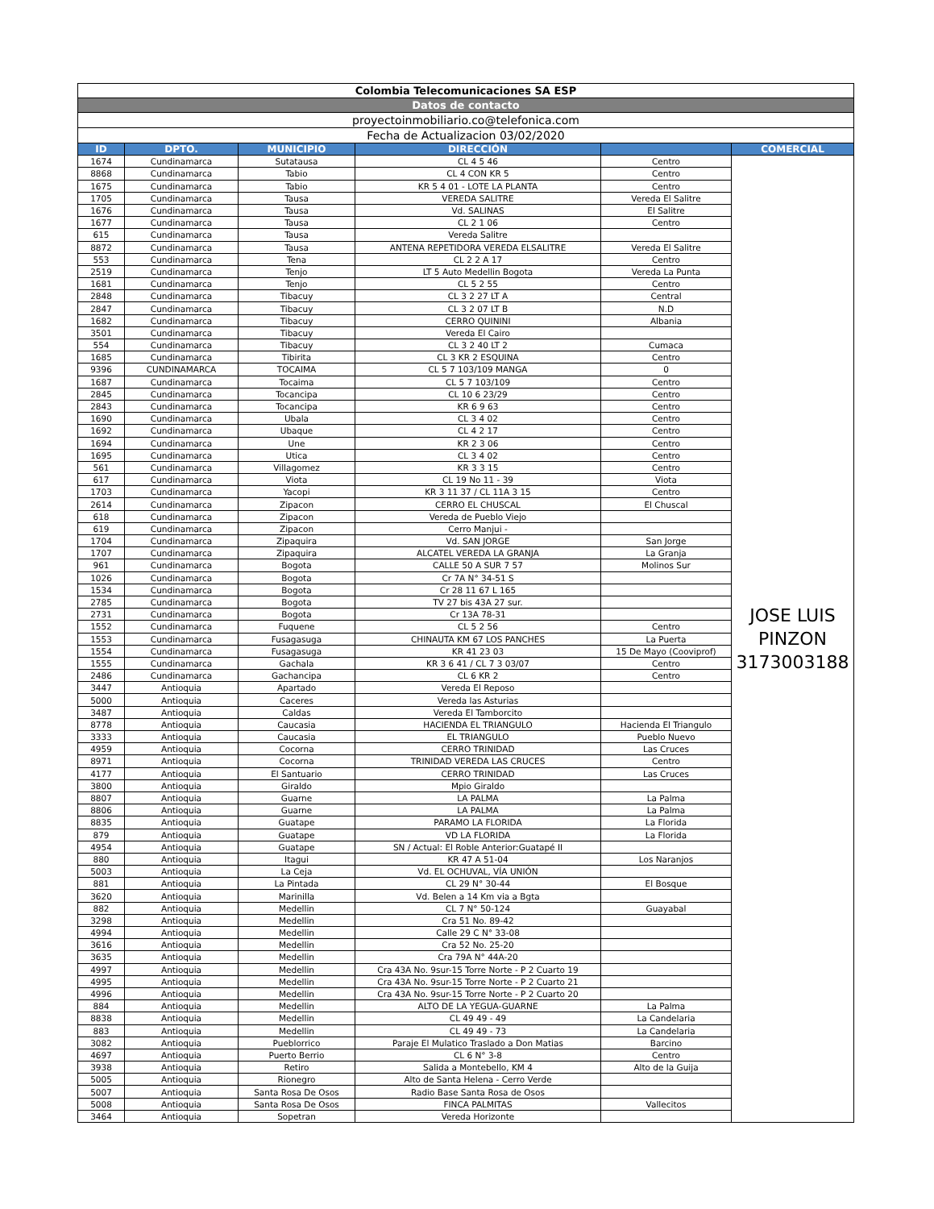| Colombia Telecomunicaciones SA ESP | | | | | |
| Datos de contacto | | | | | |
| proyectoinmobiliario.co@telefonica.com | | | | | |
| Fecha de Actualizacion 03/02/2020 | | | | | |
| ID | DPTO. | MUNICIPIO | DIRECCIÓN | | COMERCIAL |
| 1674 | Cundinamarca | Sutatausa | CL 4 5 46 | Centro | JOSE LUIS PINZON 3173003188 |
| 8868 | Cundinamarca | Tabio | CL 4 CON KR 5 | Centro | |
| 1675 | Cundinamarca | Tabio | KR 5 4 01 - LOTE LA PLANTA | Centro | |
| 1705 | Cundinamarca | Tausa | VEREDA SALITRE | Vereda El Salitre | |
| 1676 | Cundinamarca | Tausa | Vd. SALINAS | El Salitre | |
| 1677 | Cundinamarca | Tausa | CL 2 1 06 | Centro | |
| 615 | Cundinamarca | Tausa | Vereda Salitre | | |
| 8872 | Cundinamarca | Tausa | ANTENA REPETIDORA VEREDA ELSALITRE | Vereda El Salitre | |
| 553 | Cundinamarca | Tena | CL 2 2 A 17 | Centro | |
| 2519 | Cundinamarca | Tenjo | LT 5 Auto Medellin Bogota | Vereda La Punta | |
| 1681 | Cundinamarca | Tenjo | CL 5 2 55 | Centro | |
| 2848 | Cundinamarca | Tibacuy | CL 3 2 27 LT A | Central | |
| 2847 | Cundinamarca | Tibacuy | CL 3 2 07 LT B | N.D | |
| 1682 | Cundinamarca | Tibacuy | CERRO QUININI | Albania | |
| 3501 | Cundinamarca | Tibacuy | Vereda El Cairo | | |
| 554 | Cundinamarca | Tibacuy | CL 3 2 40 LT 2 | Cumaca | |
| 1685 | Cundinamarca | Tibirita | CL 3 KR 2 ESQUINA | Centro | |
| 9396 | CUNDINAMARCA | TOCAIMA | CL 5 7 103/109 MANGA | 0 | |
| 1687 | Cundinamarca | Tocaima | CL 5 7 103/109 | Centro | |
| 2845 | Cundinamarca | Tocancipa | CL 10 6 23/29 | Centro | |
| 2843 | Cundinamarca | Tocancipa | KR 6 9 63 | Centro | |
| 1690 | Cundinamarca | Ubala | CL 3 4 02 | Centro | |
| 1692 | Cundinamarca | Ubaque | CL 4 2 17 | Centro | |
| 1694 | Cundinamarca | Une | KR 2 3 06 | Centro | |
| 1695 | Cundinamarca | Utica | CL 3 4 02 | Centro | |
| 561 | Cundinamarca | Villagomez | KR 3 3 15 | Centro | |
| 617 | Cundinamarca | Viota | CL 19 No 11 - 39 | Viota | |
| 1703 | Cundinamarca | Yacopi | KR 3 11 37 / CL 11A 3 15 | Centro | |
| 2614 | Cundinamarca | Zipacon | CERRO EL CHUSCAL | El Chuscal | |
| 618 | Cundinamarca | Zipacon | Vereda de Pueblo Viejo | | |
| 619 | Cundinamarca | Zipacon | Cerro Manjui - | | |
| 1704 | Cundinamarca | Zipaquira | Vd. SAN JORGE | San Jorge | |
| 1707 | Cundinamarca | Zipaquira | ALCATEL VEREDA LA GRANJA | La Granja | |
| 961 | Cundinamarca | Bogota | CALLE 50 A SUR 7 57 | Molinos Sur | |
| 1026 | Cundinamarca | Bogota | Cr 7A N° 34-51 S | | |
| 1534 | Cundinamarca | Bogota | Cr 28 11 67 L 165 | | |
| 2785 | Cundinamarca | Bogota | TV 27 bis 43A 27 sur. | | |
| 2731 | Cundinamarca | Bogota | Cr 13A 78-31 | | |
| 1552 | Cundinamarca | Fuquene | CL 5 2 56 | Centro | |
| 1553 | Cundinamarca | Fusagasuga | CHINAUTA KM 67 LOS PANCHES | La Puerta | |
| 1554 | Cundinamarca | Fusagasuga | KR 41 23 03 | 15 De Mayo (Cooviprof) | |
| 1555 | Cundinamarca | Gachala | KR 3 6 41 / CL 7 3 03/07 | Centro | |
| 2486 | Cundinamarca | Gachancipa | CL 6 KR 2 | Centro | |
| 3447 | Antioquia | Apartado | Vereda El Reposo | | |
| 5000 | Antioquia | Caceres | Vereda las Asturias | | |
| 3487 | Antioquia | Caldas | Vereda El Tamborcito | | |
| 8778 | Antioquia | Caucasia | HACIENDA EL TRIANGULO | Hacienda El Triangulo | |
| 3333 | Antioquia | Caucasia | EL TRIANGULO | Pueblo Nuevo | |
| 4959 | Antioquia | Cocorna | CERRO TRINIDAD | Las Cruces | |
| 8971 | Antioquia | Cocorna | TRINIDAD VEREDA LAS CRUCES | Centro | |
| 4177 | Antioquia | El Santuario | CERRO TRINIDAD | Las Cruces | |
| 3800 | Antioquia | Giraldo | Mpio Giraldo | | |
| 8807 | Antioquia | Guarne | LA PALMA | La Palma | |
| 8806 | Antioquia | Guarne | LA PALMA | La Palma | |
| 8835 | Antioquia | Guatape | PARAMO LA FLORIDA | La Florida | |
| 879 | Antioquia | Guatape | VD LA FLORIDA | La Florida | |
| 4954 | Antioquia | Guatape | SN / Actual: El Roble Anterior:Guatapé II | | |
| 880 | Antioquia | Itagui | KR 47 A 51-04 | Los Naranjos | |
| 5003 | Antioquia | La Ceja | Vd. EL OCHUVAL, VÍA UNIÓN | | |
| 881 | Antioquia | La Pintada | CL 29 N° 30-44 | El Bosque | |
| 3620 | Antioquia | Marinilla | Vd. Belen a 14 Km via a Bgta | | |
| 882 | Antioquia | Medellin | CL 7 N° 50-124 | Guayabal | |
| 3298 | Antioquia | Medellin | Cra 51 No. 89-42 | | |
| 4994 | Antioquia | Medellin | Calle 29 C N° 33-08 | | |
| 3616 | Antioquia | Medellin | Cra 52 No. 25-20 | | |
| 3635 | Antioquia | Medellin | Cra 79A N° 44A-20 | | |
| 4997 | Antioquia | Medellin | Cra 43A No. 9sur-15 Torre Norte - P 2 Cuarto 19 | | |
| 4995 | Antioquia | Medellin | Cra 43A No. 9sur-15 Torre Norte - P 2 Cuarto 21 | | |
| 4996 | Antioquia | Medellin | Cra 43A No. 9sur-15 Torre Norte - P 2 Cuarto 20 | | |
| 884 | Antioquia | Medellin | ALTO DE LA YEGUA-GUARNE | La Palma | |
| 8838 | Antioquia | Medellin | CL 49 49 - 49 | La Candelaria | |
| 883 | Antioquia | Medellin | CL 49 49 - 73 | La Candelaria | |
| 3082 | Antioquia | Pueblorrico | Paraje El Mulatico Traslado a Don Matias | Barcino | |
| 4697 | Antioquia | Puerto Berrio | CL 6 N° 3-8 | Centro | |
| 3938 | Antioquia | Retiro | Salida a Montebello, KM 4 | Alto de la Guija | |
| 5005 | Antioquia | Rionegro | Alto de Santa Helena - Cerro Verde | | |
| 5007 | Antioquia | Santa Rosa De Osos | Radio Base Santa Rosa de Osos | | |
| 5008 | Antioquia | Santa Rosa De Osos | FINCA PALMITAS | Vallecitos | |
| 3464 | Antioquia | Sopetran | Vereda Horizonte | | |